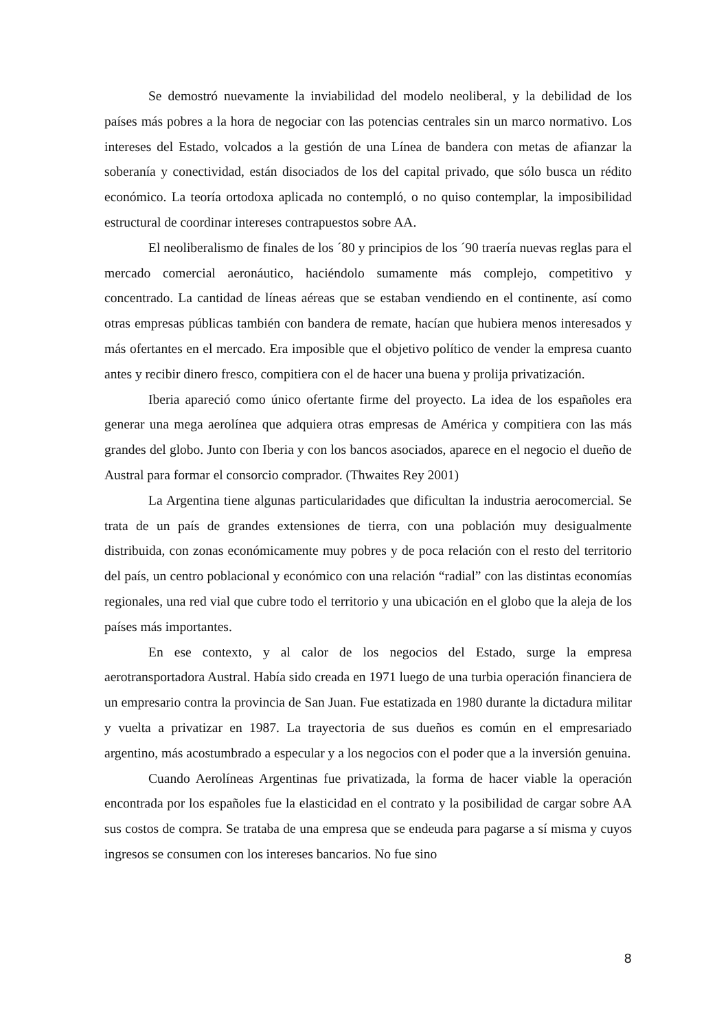Se demostró nuevamente la inviabilidad del modelo neoliberal, y la debilidad de los países más pobres a la hora de negociar con las potencias centrales sin un marco normativo. Los intereses del Estado, volcados a la gestión de una Línea de bandera con metas de afianzar la soberanía y conectividad, están disociados de los del capital privado, que sólo busca un rédito económico. La teoría ortodoxa aplicada no contempló, o no quiso contemplar, la imposibilidad estructural de coordinar intereses contrapuestos sobre AA.
El neoliberalismo de finales de los ´80 y principios de los ´90 traería nuevas reglas para el mercado comercial aeronáutico, haciéndolo sumamente más complejo, competitivo y concentrado. La cantidad de líneas aéreas que se estaban vendiendo en el continente, así como otras empresas públicas también con bandera de remate, hacían que hubiera menos interesados y más ofertantes en el mercado. Era imposible que el objetivo político de vender la empresa cuanto antes y recibir dinero fresco, compitiera con el de hacer una buena y prolija privatización.
Iberia apareció como único ofertante firme del proyecto. La idea de los españoles era generar una mega aerolínea que adquiera otras empresas de América y compitiera con las más grandes del globo. Junto con Iberia y con los bancos asociados, aparece en el negocio el dueño de Austral para formar el consorcio comprador. (Thwaites Rey 2001)
La Argentina tiene algunas particularidades que dificultan la industria aerocomercial. Se trata de un país de grandes extensiones de tierra, con una población muy desigualmente distribuida, con zonas económicamente muy pobres y de poca relación con el resto del territorio del país, un centro poblacional y económico con una relación “radial” con las distintas economías regionales, una red vial que cubre todo el territorio y una ubicación en el globo que la aleja de los países más importantes.
En ese contexto, y al calor de los negocios del Estado, surge la empresa aerotransportadora Austral. Había sido creada en 1971 luego de una turbia operación financiera de un empresario contra la provincia de San Juan. Fue estatizada en 1980 durante la dictadura militar y vuelta a privatizar en 1987. La trayectoria de sus dueños es común en el empresariado argentino, más acostumbrado a especular y a los negocios con el poder que a la inversión genuina.
Cuando Aerolíneas Argentinas fue privatizada, la forma de hacer viable la operación encontrada por los españoles fue la elasticidad en el contrato y la posibilidad de cargar sobre AA sus costos de compra. Se trataba de una empresa que se endeuda para pagarse a sí misma y cuyos ingresos se consumen con los intereses bancarios. No fue sino
8